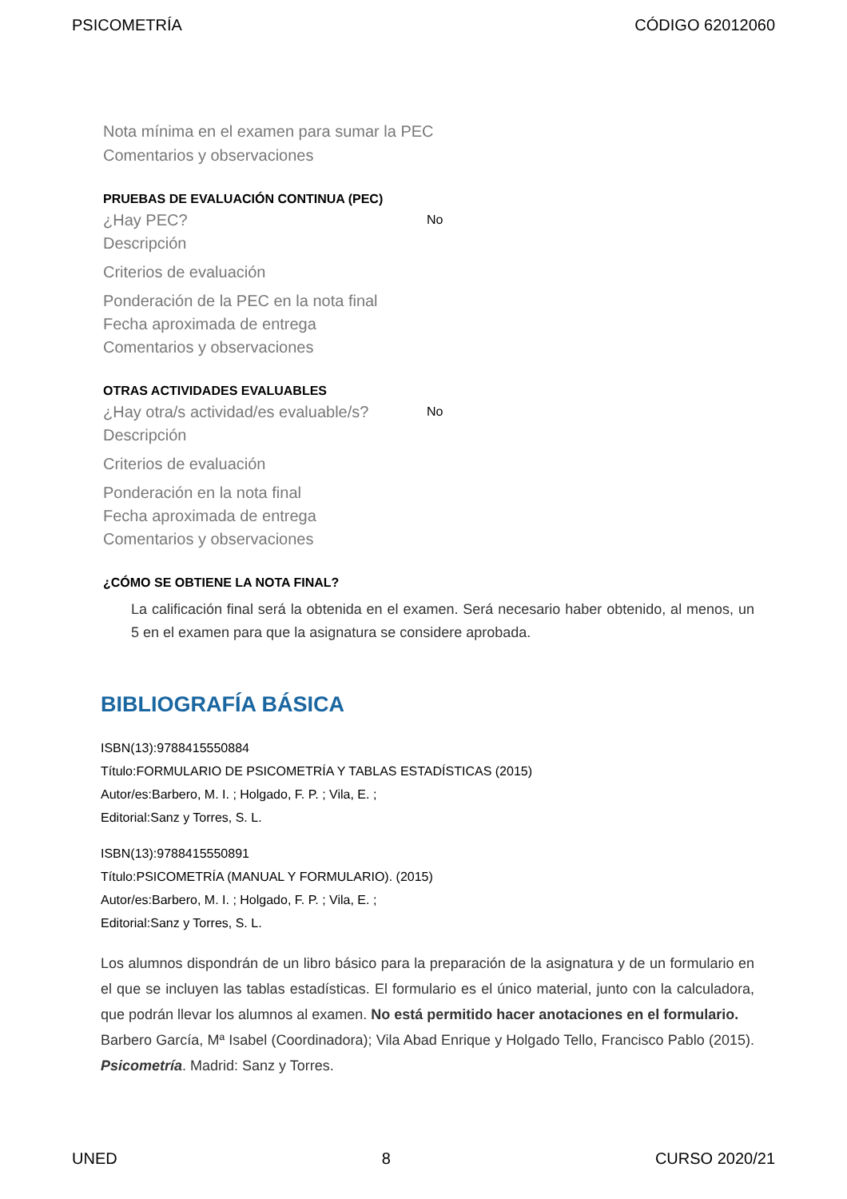PSICOMETRÍA CÓDIGO 62012060
Nota mínima en el examen para sumar la PEC
Comentarios y observaciones
PRUEBAS DE EVALUACIÓN CONTINUA (PEC)
¿Hay PEC?
No
Descripción
Criterios de evaluación
Ponderación de la PEC en la nota final
Fecha aproximada de entrega
Comentarios y observaciones
OTRAS ACTIVIDADES EVALUABLES
¿Hay otra/s actividad/es evaluable/s?
No
Descripción
Criterios de evaluación
Ponderación en la nota final
Fecha aproximada de entrega
Comentarios y observaciones
¿CÓMO SE OBTIENE LA NOTA FINAL?
La calificación final será la obtenida en el examen. Será necesario haber obtenido, al menos, un 5 en el examen para que la asignatura se considere aprobada.
BIBLIOGRAFÍA BÁSICA
ISBN(13):9788415550884
Título:FORMULARIO DE PSICOMETRÍA Y TABLAS ESTADÍSTICAS (2015)
Autor/es:Barbero, M. I. ; Holgado, F. P. ; Vila, E. ;
Editorial:Sanz y Torres, S. L.
ISBN(13):9788415550891
Título:PSICOMETRÍA (MANUAL Y FORMULARIO). (2015)
Autor/es:Barbero, M. I. ; Holgado, F. P. ; Vila, E. ;
Editorial:Sanz y Torres, S. L.
Los alumnos dispondrán de un libro básico para la preparación de la asignatura y de un formulario en el que se incluyen las tablas estadísticas. El formulario es el único material, junto con la calculadora, que podrán llevar los alumnos al examen. No está permitido hacer anotaciones en el formulario.
Barbero García, Mª Isabel (Coordinadora); Vila Abad Enrique y Holgado Tello, Francisco Pablo (2015). Psicometría. Madrid: Sanz y Torres.
UNED 8 CURSO 2020/21